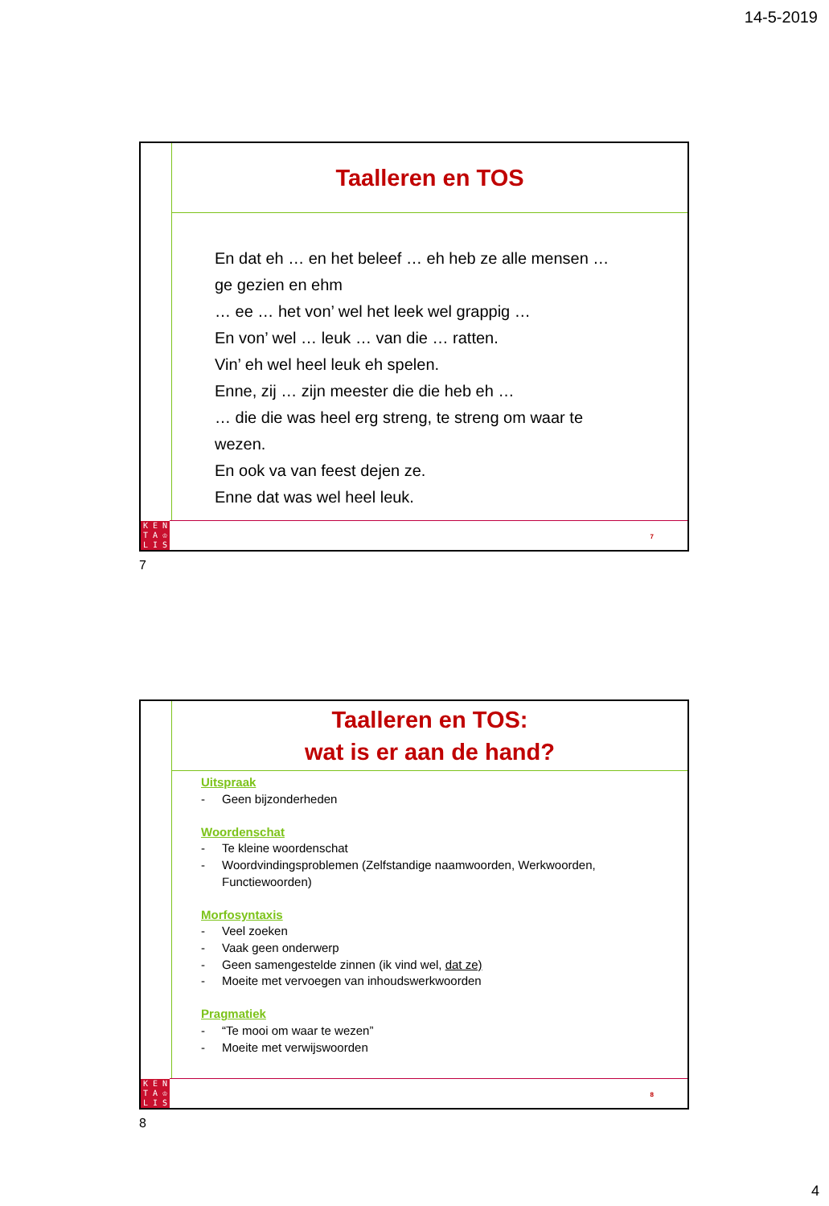14-5-2019
Taalleren en TOS
En dat eh … en het beleef … eh heb ze alle mensen …
ge gezien en ehm
… ee … het von’ wel het leek wel grappig …
En von’ wel … leuk … van die … ratten.
Vin’ eh wel heel leuk eh spelen.
Enne, zij … zijn meester die die heb eh …
… die die was heel erg streng, te streng om waar te
wezen.
En ook va van feest dejen ze.
Enne dat was wel heel leuk.
KENTA ♔ LIS
7
7
Taalleren en TOS:
wat is er aan de hand?
Uitspraak
- Geen bijzonderheden
Woordenschat
- Te kleine woordenschat
- Woordvindingsproblemen (Zelfstandige naamwoorden, Werkwoorden,
Functiewoorden)
Morfosyntaxis
- Veel zoeken
- Vaak geen onderwerp
- Geen samengestelde zinnen (ik vind wel, dat ze)
- Moeite met vervoegen van inhoudswerkwoorden
Pragmatiek
- “Te mooi om waar te wezen”
- Moeite met verwijswoorden
KENTA ♔ LIS
8
8
4